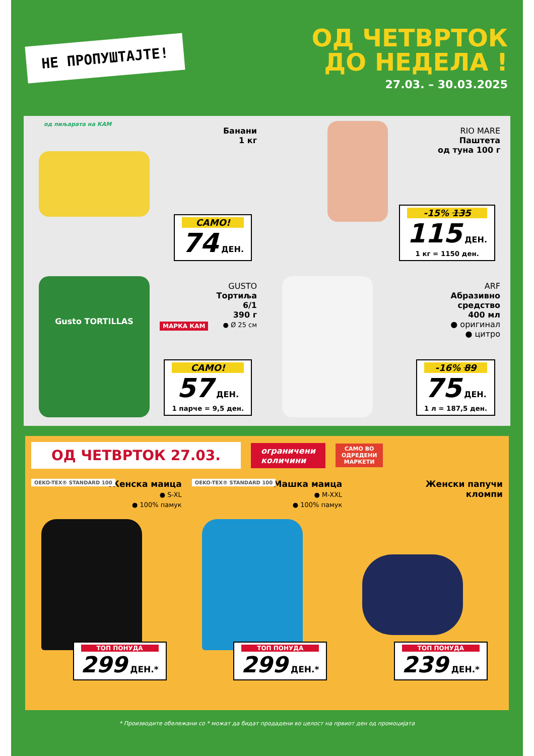НЕ ПРОПУШТАЈТЕ!
ОД ЧЕТВРТОК
ДО НЕДЕЛА !
27.03. – 30.03.2025
од пиљарата на КАМ
Банани
1 кг
САМО!
74 ДЕН.
RIO MARE
Паштета
од туна 100 г
-15% 135
115 ДЕН.
1 кг = 1150 ден.
GUSTO
Тортиља
6/1
390 г
● Ø 25 см
Gusto TORTILLAS
МАРКА КАМ
САМО!
57 ДЕН.
1 парче = 9,5 ден.
ARF
Абразивно
средство
400 мл
● оригинал
● цитро
-16% 89
75 ДЕН.
1 л = 187,5 ден.
ОД ЧЕТВРТОК 27.03.
ограничени
количини
САМО ВО
ОДРЕДЕНИ
МАРКЕТИ
OEKO-TEX® STANDARD 100 Женска маица
● S-XL
● 100% памук
ТОП ПОНУДА
299 ДЕН.*
OEKO-TEX® STANDARD 100 Машка маица
● M-XXL
● 100% памук
ТОП ПОНУДА
299 ДЕН.*
Женски папучи
кломпи
ТОП ПОНУДА
239 ДЕН.*
* Производите обележани со * можат да бидат продадени во целост на првиот ден од промоцијата